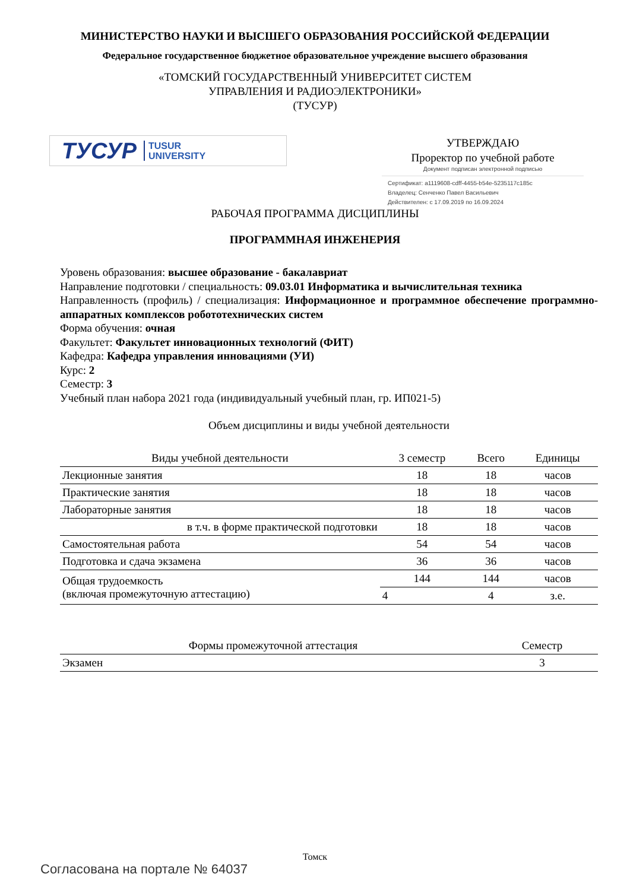МИНИСТЕРСТВО НАУКИ И ВЫСШЕГО ОБРАЗОВАНИЯ РОССИЙСКОЙ ФЕДЕРАЦИИ
Федеральное государственное бюджетное образовательное учреждение высшего образования
«ТОМСКИЙ ГОСУДАРСТВЕННЫЙ УНИВЕРСИТЕТ СИСТЕМ
УПРАВЛЕНИЯ И РАДИОЭЛЕКТРОНИКИ»
(ТУСУР)
ТУСУР TUSUR
UNIVERSITY
УТВЕРЖДАЮ
Проректор по учебной работе
Документ подписан электронной подписью
Сертификат: a1119608-cdff-4455-b54e-5235117c185c
Владелец: Сенченко Павел Васильевич
Действителен: с 17.09.2019 по 16.09.2024
РАБОЧАЯ ПРОГРАММА ДИСЦИПЛИНЫ
ПРОГРАММНАЯ ИНЖЕНЕРИЯ
Уровень образования: высшее образование - бакалавриат
Направление подготовки / специальность: 09.03.01 Информатика и вычислительная техника
Направленность (профиль) / специализация: Информационное и программное обеспечение программно-аппаратных комплексов робототехнических систем
Форма обучения: очная
Факультет: Факультет инновационных технологий (ФИТ)
Кафедра: Кафедра управления инновациями (УИ)
Курс: 2
Семестр: 3
Учебный план набора 2021 года (индивидуальный учебный план, гр. ИП021-5)
Объем дисциплины и виды учебной деятельности
| Виды учебной деятельности | 3 семестр | Всего | Единицы |
| --- | --- | --- | --- |
| Лекционные занятия | 18 | 18 | часов |
| Практические занятия | 18 | 18 | часов |
| Лабораторные занятия | 18 | 18 | часов |
| в т.ч. в форме практической подготовки | 18 | 18 | часов |
| Самостоятельная работа | 54 | 54 | часов |
| Подготовка и сдача экзамена | 36 | 36 | часов |
| Общая трудоемкость (включая промежуточную аттестацию) | 144 | 144 | часов |
| | 4 | 4 | з.е. |
| Формы промежуточной аттестация | Семестр |
| --- | --- |
| Экзамен | 3 |
Томск
Согласована на портале № 64037